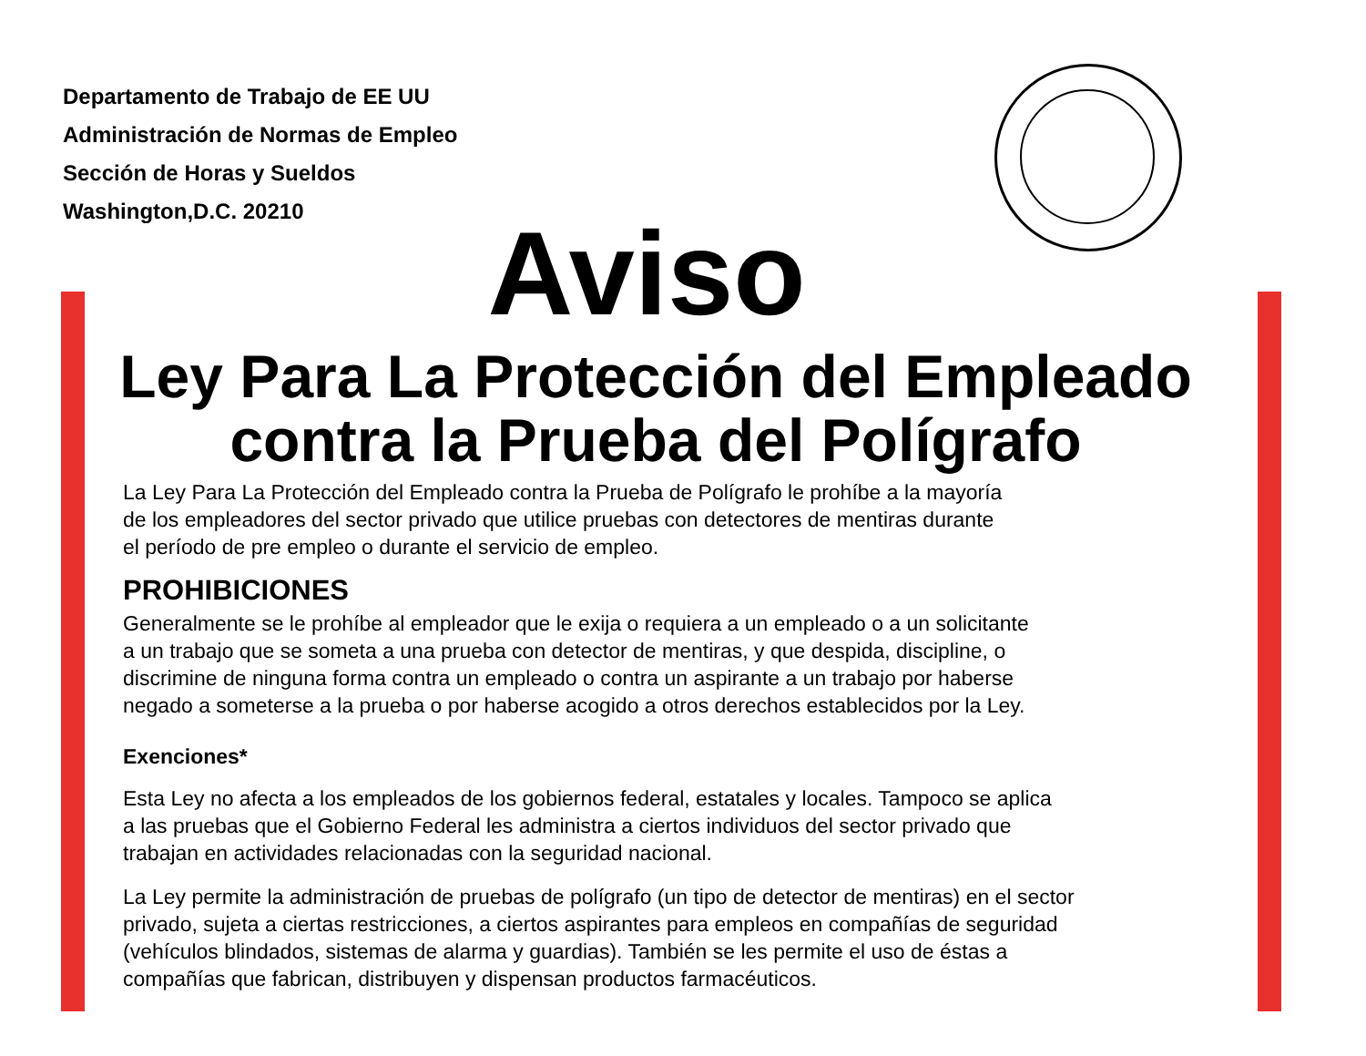Departamento de Trabajo de EE UU
Administración de Normas de Empleo
Sección de Horas y Sueldos
Washington,D.C. 20210
Aviso
Ley Para La Protección del Empleado
contra la Prueba del Polígrafo
La Ley Para La Protección del Empleado contra la Prueba de Polígrafo le prohíbe a la mayoría
de los empleadores del sector privado que utilice pruebas con detectores de mentiras durante
el período de pre empleo o durante el servicio de empleo.
PROHIBICIONES
Generalmente se le prohíbe al empleador que le exija o requiera a un empleado o a un solicitante
a un trabajo que se someta a una prueba con detector de mentiras, y que despida, discipline, o
discrimine de ninguna forma contra un empleado o contra un aspirante a un trabajo por haberse
negado a someterse a la prueba o por haberse acogido a otros derechos establecidos por la Ley.
Exenciones*
Esta Ley no afecta a los empleados de los gobiernos federal, estatales y locales. Tampoco se aplica
a las pruebas que el Gobierno Federal les administra a ciertos individuos del sector privado que
trabajan en actividades relacionadas con la seguridad nacional.
La Ley permite la administración de pruebas de polígrafo (un tipo de detector de mentiras) en el sector
privado, sujeta a ciertas restricciones, a ciertos aspirantes para empleos en compañías de seguridad
(vehículos blindados, sistemas de alarma y guardias). También se les permite el uso de éstas a
compañías que fabrican, distribuyen y dispensan productos farmacéuticos.